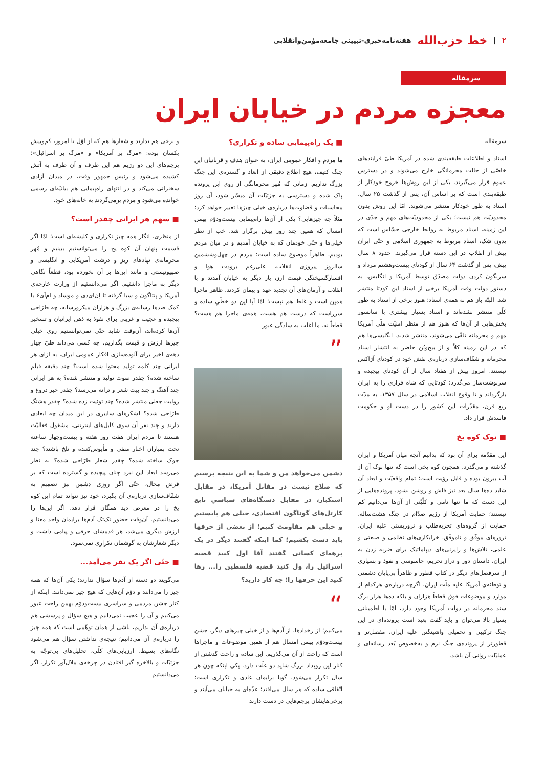۲ | خط حزب‌الله هفته‌نامه‌خبری-تبیینی جامعه‌مؤمن‌وانقلابی
سرمقاله
معجزه مردم در خیابان ایران
سرمقاله
اسناد و اطلاعات طبقه‌بندی شده در آمریکا طیّ فرایندهای خاصّی از حالت محرمانگی خارج می‌شوند و در دسترس عموم قرار می‌گیرند. یکی از این روش‌ها خروج خودکار از طبقه‌بندی است که بر اساس آن، پس از گذشت ۲۵ سال، اسناد به طور خودکار منتشر می‌شوند. امّا این روش بدون محدودیّت هم نیست؛ یکی از محدودیّت‌های مهم و جدّی در این زمینه، اسناد مربوط به روابط خارجی حسّاس است که بدون شک، اسناد مربوط به جمهوری اسلامی و حتّی ایران پیش از انقلاب در این دسته قرار می‌گیرند. حدود ۸ سال پیش، پس از گذشت ۶۴ سال از کودتای بیست‌وهشتم مرداد و سرنگون کردن دولت مصدّق توسط آمریکا و انگلیس، به دستور دولت وقت آمریکا برخی از اسناد این کودتا منتشر شد. البتّه باز هم نه همه‌ی اسناد؛ هنوز برخی از اسناد به طور کلّی منتشر نشده‌اند و اسناد بسیار بیشتری با سانسور بخش‌هایی از آن‌ها که هنوز هم از منظر امنیّت ملّی آمریکا مهم و محرمانه تلقّی می‌شوند، منتشر شدند. انگلیسی‌ها هم که در این زمینه کلاً و از بیخ‌وبُن حاضر به انتشار اسناد محرمانه و شفّاف‌سازی درباره‌ی نقش خود در کودتای آژاکس نیستند. امروز بیش از هفتاد سال از آن کودتای پیچیده و سرنوشت‌ساز می‌گذرد؛ کودتایی که شاه فراری را به ایران بازگرداند و تا وقوع انقلاب اسلامی در سال ۱۳۵۷، به مدّت ربع قرن، مقدّرات این کشور را در دست او و حکومت فاسدش قرار داد.
■ نوک کوه یخ
این مقدّمه برای آن بود که بدانیم آنچه میان آمریکا و ایران گذشته و می‌گذرد، همچون کوه یخی است که تنها نوک آن از آب بیرون بوده و قابل رؤیت است؛ تمام واقعیّت و ابعاد آن شاید ده‌ها سال بعد نیز فاش و روشن نشود. پرونده‌هایی از این دست که ما تنها نامی و کلّیّتی از آن‌ها می‌دانیم کم نیستند؛ حمایت آمریکا از رژیم صدّام در جنگ هشت‌ساله، حمایت از گروه‌های تجزیه‌طلب و تروریستی علیه ایران، ترورهای موفّق و ناموفّق، خرابکاری‌های نظامی و صنعتی و علمی، تلاش‌ها و رایزنی‌های دیپلماتیک برای ضربه زدن به ایران، داستان دور و دراز تحریم، جاسوسی و نفوذ و بسیاری از سرفصل‌های دیگر در کتاب قطور و ظاهراً بی‌پایان دشمنی و توطئه‌ی آمریکا علیه ملّت ایران. اگرچه درباره‌ی هرکدام از موارد و موضوعات فوق قطعاً هزاران و بلکه ده‌ها هزار برگ سند محرمانه در دولت آمریکا وجود دارد، امّا با اطمینانی بسیار بالا می‌توان و باید گفت بعید است پرونده‌ای در این جنگ ترکیبی و تحمیلی واشینگتن علیه ایران، مفصل‌تر و قطورتر از پرونده‌ی جنگ نرم و به‌خصوص بُعد رسانه‌ای و عملیّات روانی آن باشد.
■ یک راه‌پیمایی ساده و تکراری؟
ما مردم و افکار عمومی ایران، به عنوان هدف و قربانیان این جنگ کثیف، هیچ اطلاع دقیقی از ابعاد و گستره‌ی این جنگ بزرگ نداریم. زمانی که مُهر محرمانگی از روی این پرونده پاک شده و دسترسی به جزئیّات آن میسّر شود، آن روز محاسبات و قضاوت‌ها درباره‌ی خیلی چیزها تغییر خواهد کرد؛ مثلاً چه چیزهایی؟ یکی از آن‌ها راه‌پیمایی بیست‌ودوّم بهمن امسال که همین چند روز پیش برگزار شد. خب از نظر خیلی‌ها و حتّی خودمان که به خیابان آمدیم و در میان مردم بودیم، ظاهراً موضوع ساده است: مردم در چهل‌وششمین سالروز پیروزی انقلاب، علی‌رغم برودت هوا و افسارگسیختگی قیمت ارز، بار دیگر به خیابان آمدند و با انقلاب و آرمان‌های آن تجدید عهد و پیمان کردند. ظاهر ماجرا همین است و غلط هم نیست؛ امّا آیا این دو خطّیِ ساده و سرراست که درست هم هست، همه‌ی ماجرا هم هست؟ قطعاً نه. ما اغلب به سادگی عبور
”
دشمن می‌خواهد من و شما به این نتیجه برسیم که صلاح نیست در مقابل آمریکا، در مقابل استکبار، در مقابل دستگاه‌های سیاسیِ تابع کارتل‌های گوناگون اقتصادی، خیلی هم بایستیم و خیلی هم مقاومت کنیم؛ از بعضی از حرفها باید دست بکشیم؛ کما اینکه گفتند دیگر در یک برهه‌ای کسانی گفتند آقا اول کنید قضیه اسرائیل را، ول کنید قضیه فلسطین را... رها کنید این حرفها را؛ چه کار دارید؟
“
می‌کنیم؛ از رخدادها، از آدم‌ها و از خیلی چیزهای دیگر. جشن بیست‌ودوّم بهمن امسال هم از همین موضوعات و ماجراها است که راحت از آن می‌گذریم. این ساده و راحت گذشتن از کنار این رویداد بزرگ شاید دو علّت دارد. یکی اینکه چون هر سال تکرار می‌شود، گویا برایمان عادی و تکراری است؛ اتّفاقی ساده که هر سال می‌افتد؛ عدّه‌ای به خیابان می‌آیند و برخی‌هایشان پرچم‌هایی در دست دارند
و برخی هم ندارند و شعارها هم که از اوّل تا امروز، کم‌وبیش یکسان بوده: «مرگ بر آمریکا» و «مرگ بر اسرائیل»؛ پرچم‌های این دو رژیم هم این طرف و آن طرف به آتش کشیده می‌شود و رئیس جمهور وقت، در میدان آزادی سخنرانی می‌کند و در انتهای راه‌پیمایی هم بیانیّه‌ای رسمی خوانده می‌شود و مردم برمی‌گردند به خانه‌های خود.
■ سهم هر ایرانی چقدر است؟
از منظری، انگار همه چیز تکراری و کلیشه‌ای است؛ امّا اگر قسمت پنهان آن کوه یخ را می‌توانستیم ببینیم و مُهر محرمانه‌ی نهادهای ریز و درشت آمریکایی و انگلیسی و صهیونیستی و مانند این‌ها بر آن نخورده بود، قطعاً نگاهی دیگر به ماجرا داشتیم. اگر می‌دانستیم از وزارت خارجه‌ی آمریکا و پنتاگون و سیا گرفته تا اِن‌ای‌دی و موساد و ام‌آی۶ با کمک صدها رسانه‌ی بزرگ و هزاران میکرورسانه، چه طرّاحی پیچیده و عجیب و غریبی برای نفوذ به ذهن ایرانیان و تسخیر آن‌ها کرده‌اند، آن‌وقت شاید حتّی نمی‌توانستیم روی خیلی چیزها ارزش و قیمت بگذاریم. چه کسی می‌داند طیّ چهار دهه‌ی اخیر برای آلوده‌سازی افکار عمومی ایران، به ازای هر ایرانی چند کلمه تولید محتوا شده است؟ چند دقیقه فیلم ساخته شده؟ چقدر صوت تولید و منتشر شده؟ به هر ایرانی چند آهنگ و چند بیت شعر و ترانه می‌رسد؟ چقدر خبر دروغ و روایت جعلی منتشر شده؟ چند توئیت زده شده؟ چقدر هشتگ طرّاحی شده؟ لشکرهای سایبری در این میدان چه ابعادی دارند و چند نفر آن سوی کابل‌های اینترنتی، مشغول فعالیّت هستند تا مردم ایران هفت روز هفته و بیست‌وچهار ساعته تحت بمباران اخبار منفی و مأیوس‌کننده و تلخ باشند؟ چند جوک ساخته شده؟ چقدر شعار طرّاحی شده؟ به نظر می‌رسد ابعاد این نبرد چنان پیچیده و گسترده است که بر فرض محال، حتّی اگر روزی دشمن نیز تصمیم به شفّاف‌سازی درباره‌ی آن بگیرد، خود نیز نتواند تمام این کوه یخ را در معرض دید همگان قرار دهد. اگر این‌ها را می‌دانستیم، آن‌وقت حضور تک‌تک آدم‌ها برایمان واجد معنا و ارزش دیگری می‌شد، هر قدمشان حرفی و پیامی داشت و دیگر شعارشان به گوشمان تکراری نمی‌نمود.
■ حتّی اگر یک نفر می‌آمد...
می‌گویند دو دسته از آدم‌ها سؤال ندارند؛ یکی آن‌ها که همه چیز را می‌دانند و دوّم آن‌هایی که هیچ چیز نمی‌دانند. اینکه از کنار جشن مردمی و سراسری بیست‌ودوّم بهمن راحت عبور می‌کنیم و آن را عجیب نمی‌دانیم و هیچ سؤال و پرسشی هم درباره‌ی آن نداریم، ناشی از همان توهّمی است که همه چیز را درباره‌ی آن می‌دانیم؛ نتیجه‌ی نداشتن سؤال هم می‌شود نگاه‌های بسیط، ارزیابی‌های کلّی، تحلیل‌های بی‌توجّه به جزئیّات و بالاخره گیر افتادن در چرخه‌ی ملال‌آور تکرار. اگر می‌دانستیم